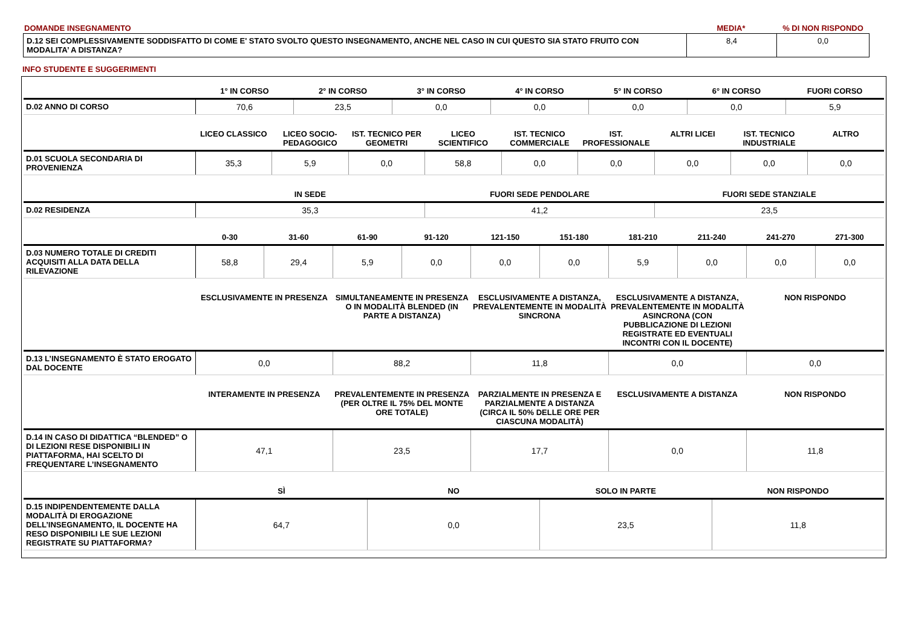| DOMANDE INSEGNAMENTO | MEDIA* | % DI NON RISPONDO |
| D.12 SEI COMPLESSIVAMENTE SODDISFATTO DI COME E' STATO SVOLTO QUESTO INSEGNAMENTO, ANCHE NEL CASO IN CUI QUESTO SIA STATO FRUITO CON MODALITA’ A DISTANZA? | 8,4 | 0,0 |
INFO STUDENTE E SUGGERIMENTI
| | 1° IN CORSO | 2° IN CORSO | 3° IN CORSO | 4° IN CORSO | 5° IN CORSO | 6° IN CORSO | FUORI CORSO |
| --- | --- | --- | --- | --- | --- | --- | --- |
| D.02 ANNO DI CORSO | 70,6 | 23,5 | 0,0 | 0,0 | 0,0 | 0,0 | 5,9 |
| | LICEO CLASSICO | LICEO SOCIO-PEDAGOGICO | IST. TECNICO PER GEOMETRI | LICEO SCIENTIFICO | IST. TECNICO COMMERCIALE | IST. PROFESSIONALE | ALTRI LICEI | IST. TECNICO INDUSTRIALE | ALTRO |
| --- | --- | --- | --- | --- | --- | --- | --- | --- | --- |
| D.01 SCUOLA SECONDARIA DI PROVENIENZA | 35,3 | 5,9 | 0,0 | 58,8 | 0,0 | 0,0 | 0,0 | 0,0 | 0,0 |
| | IN SEDE | FUORI SEDE PENDOLARE | FUORI SEDE STANZIALE |
| --- | --- | --- | --- |
| D.02 RESIDENZA | 35,3 | 41,2 | 23,5 |
| | 0-30 | 31-60 | 61-90 | 91-120 | 121-150 | 151-180 | 181-210 | 211-240 | 241-270 | 271-300 |
| --- | --- | --- | --- | --- | --- | --- | --- | --- | --- | --- |
| D.03 NUMERO TOTALE DI CREDITI ACQUISITI ALLA DATA DELLA RILEVAZIONE | 58,8 | 29,4 | 5,9 | 0,0 | 0,0 | 0,0 | 5,9 | 0,0 | 0,0 | 0,0 |
| | ESCLUSIVAMENTE IN PRESENZA | SIMULTANEAMENTE IN PRESENZA O IN MODALITÀ BLENDED (IN PARTE A DISTANZA) | ESCLUSIVAMENTE A DISTANZA, PREVALENTEMENTE IN MODALITÀ SINCRONA | ESCLUSIVAMENTE A DISTANZA, PREVALENTEMENTE IN MODALITÀ ASINCRONA (CON PUBBLICAZIONE DI LEZIONI REGISTRATE ED EVENTUALI INCONTRI CON IL DOCENTE) | NON RISPONDO |
| --- | --- | --- | --- | --- | --- |
| D.13 L’INSEGNAMENTO È STATO EROGATO DAL DOCENTE | 0,0 | 88,2 | 11,8 | 0,0 | 0,0 |
| | INTERAMENTE IN PRESENZA | PREVALENTEMENTE IN PRESENZA (PER OLTRE IL 75% DEL MONTE ORE TOTALE) | PARZIALMENTE IN PRESENZA E PARZIALMENTE A DISTANZA (CIRCA IL 50% DELLE ORE PER CIASCUNA MODALITÀ) | ESCLUSIVAMENTE A DISTANZA | NON RISPONDO |
| --- | --- | --- | --- | --- | --- |
| D.14 IN CASO DI DIDATTICA “BLENDED” O DI LEZIONI RESE DISPONIBILI IN PIATTAFORMA, HAI SCELTO DI FREQUENTARE L’INSEGNAMENTO | 47,1 | 23,5 | 17,7 | 0,0 | 11,8 |
| | SÌ | NO | SOLO IN PARTE | NON RISPONDO |
| --- | --- | --- | --- | --- |
| D.15 INDIPENDENTEMENTE DALLA MODALITÀ DI EROGAZIONE DELL’INSEGNAMENTO, IL DOCENTE HA RESO DISPONIBILI LE SUE LEZIONI REGISTRATE SU PIATTAFORMA? | 64,7 | 0,0 | 23,5 | 11,8 |